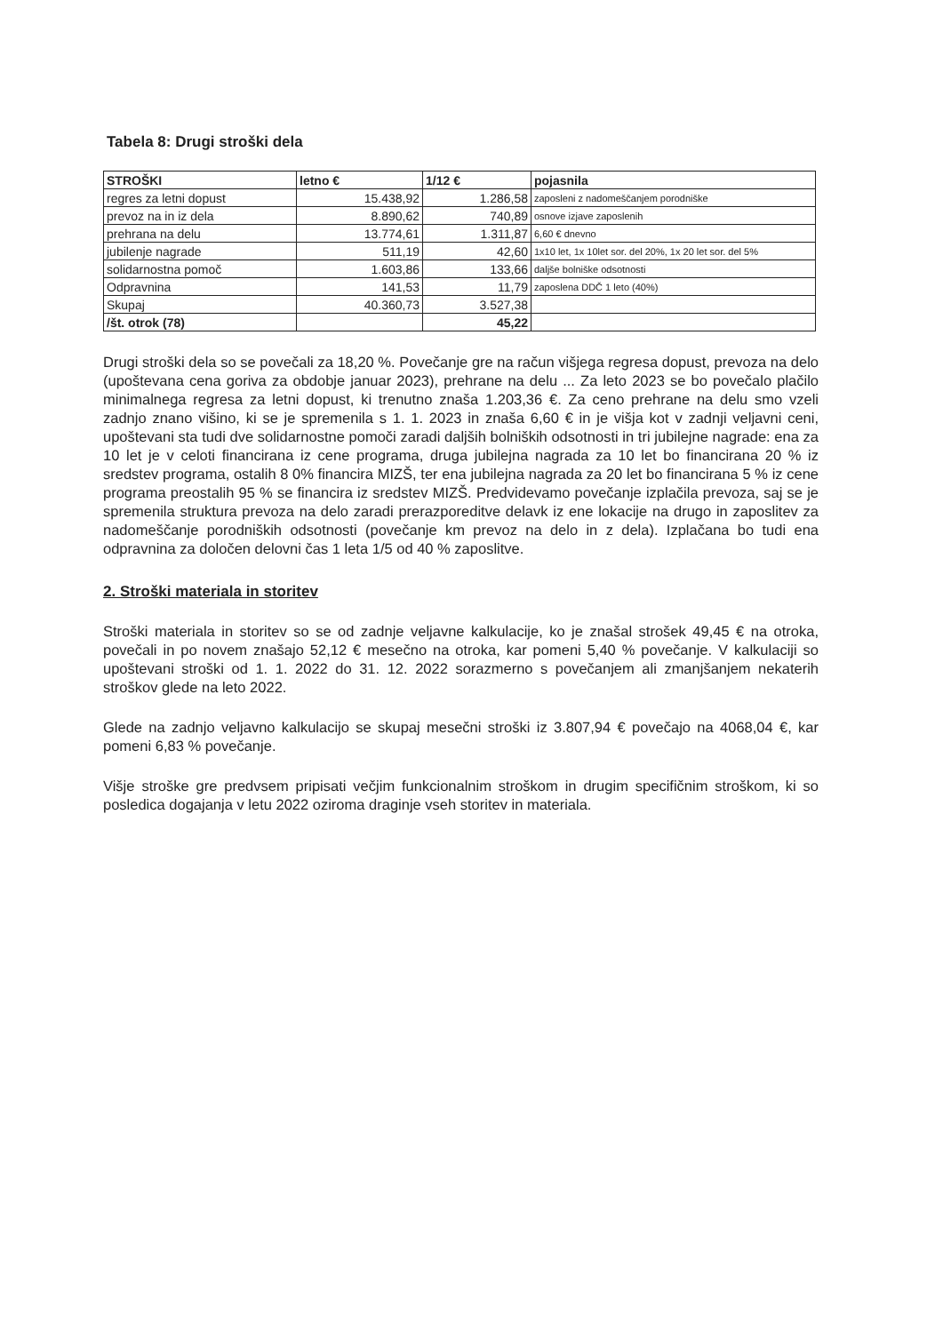Tabela 8: Drugi stroški dela
| STROŠKI | letno € | 1/12 € | pojasnila |
| --- | --- | --- | --- |
| regres za letni dopust | 15.438,92 | 1.286,58 | zaposleni z nadomeščanjem porodniške |
| prevoz na in iz dela | 8.890,62 | 740,89 | osnove izjave zaposlenih |
| prehrana na delu | 13.774,61 | 1.311,87 | 6,60 € dnevno |
| jubilenje nagrade | 511,19 | 42,60 | 1x10 let, 1x 10let sor. del 20%, 1x 20 let sor. del 5% |
| solidarnostna pomoč | 1.603,86 | 133,66 | daljše bolniške odsotnosti |
| Odpravnina | 141,53 | 11,79 | zaposlena DDČ 1 leto (40%) |
| Skupaj | 40.360,73 | 3.527,38 | |
| /št. otrok (78) | | 45,22 | |
Drugi stroški dela so se povečali za 18,20 %. Povečanje gre na račun višjega regresa dopust, prevoza na delo (upoštevana cena goriva za obdobje januar 2023), prehrane na delu ... Za leto 2023 se bo povečalo plačilo minimalnega regresa za letni dopust, ki trenutno znaša 1.203,36 €. Za ceno prehrane na delu smo vzeli zadnjo znano višino, ki se je spremenila s 1. 1. 2023 in znaša 6,60 € in je višja kot v zadnji veljavni ceni, upoštevani sta tudi dve solidarnostne pomoči zaradi daljših bolniških odsotnosti in tri jubilejne nagrade: ena za 10 let je v celoti financirana iz cene programa, druga jubilejna nagrada za 10 let bo financirana 20 % iz sredstev programa, ostalih 8 0% financira MIZŠ, ter ena jubilejna nagrada za 20 let bo financirana 5 % iz cene programa preostalih 95 % se financira iz sredstev MIZŠ. Predvidevamo povečanje izplačila prevoza, saj se je spremenila struktura prevoza na delo zaradi prerazporeditve delavk iz ene lokacije na drugo in zaposlitev za nadomeščanje porodniških odsotnosti (povečanje km prevoz na delo in z dela). Izplačana bo tudi ena odpravnina za določen delovni čas 1 leta 1/5 od 40 % zaposlitve.
2. Stroški materiala in storitev
Stroški materiala in storitev so se od zadnje veljavne kalkulacije, ko je znašal strošek 49,45 € na otroka, povečali in po novem znašajo 52,12 € mesečno na otroka, kar pomeni 5,40 % povečanje. V kalkulaciji so upoštevani stroški od 1. 1. 2022 do 31. 12. 2022 sorazmerno s povečanjem ali zmanjšanjem nekaterih stroškov glede na leto 2022.
Glede na zadnjo veljavno kalkulacijo se skupaj mesečni stroški iz 3.807,94 € povečajo na 4068,04 €, kar pomeni 6,83 % povečanje.
Višje stroške gre predvsem pripisati večjim funkcionalnim stroškom in drugim specifičnim stroškom, ki so posledica dogajanja v letu 2022 oziroma draginje vseh storitev in materiala.